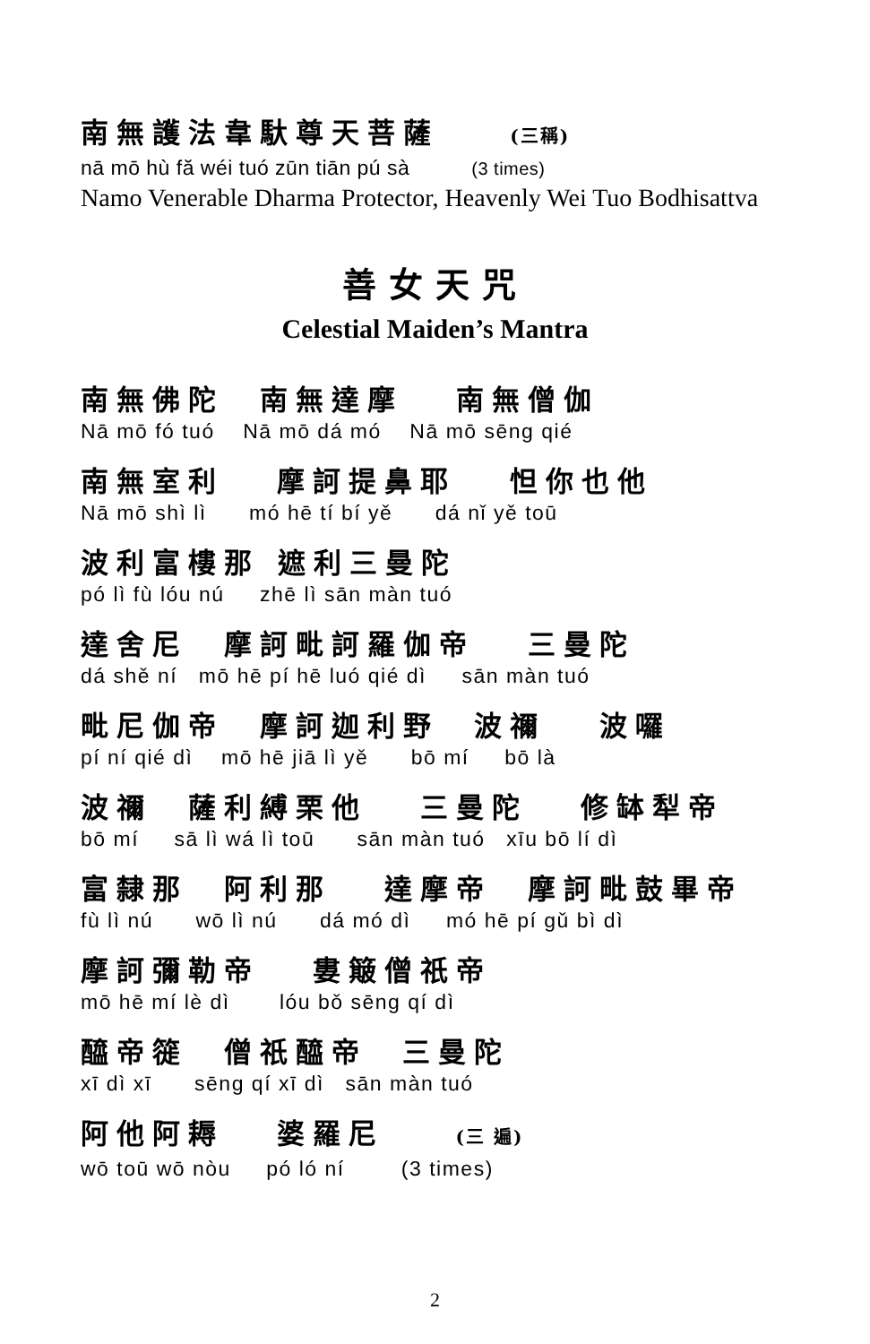南無護法韋馱尊天菩薩 (三稱)
nā mō hù fă wéi tuó zūn tiān pú sà (3 times)
Namo Venerable Dharma Protector, Heavenly Wei Tuo Bodhisattva
善女天咒
Celestial Maiden’s Mantra
南無佛陀 南無達摩 南無僧伽
Nā mō fó tuó Nā mō dá mó Nā mō sēng qié
南無室利 摩訶提鼻耶 怛你也他
Nā mō shì lì mó hē tí bí yě dá nǐ yě toū
波利富樓那 遮利三曼陀
pó lì fù lóu nú zhē lì sān màn tuó
達舍尼 摩訶毗訶羅伽帝 三曼陀
dá shě ní mō hē pí hē luó qié dì sān màn tuó
毗尼伽帝 摩訶迦利野 波禰 波囉
pí ní qié dì mō hē jiā lì yě bō mí bō là
波禰 薩利縛栗他 三曼陀 修缽犁帝
bō mí sā lì wá lì toū sān màn tuó xīu bō lí dì
富隸那 阿利那 達摩帝 摩訶毗鼓畢帝
fù lì nú wō lì nú dá mó dì mó hē pí gǔ bì dì
摩訶彌勒帝 婁簸僧祇帝
mō hē mí lè dì lóu bǒ sēng qí dì
醯帝簁 僧祇醯帝 三曼陀
xī dì xī sēng qí xī dì sān màn tuó
阿他阿耨 婆羅尼 (三 遍)
wō toū wō nòu pó ló ní (3 times)
2